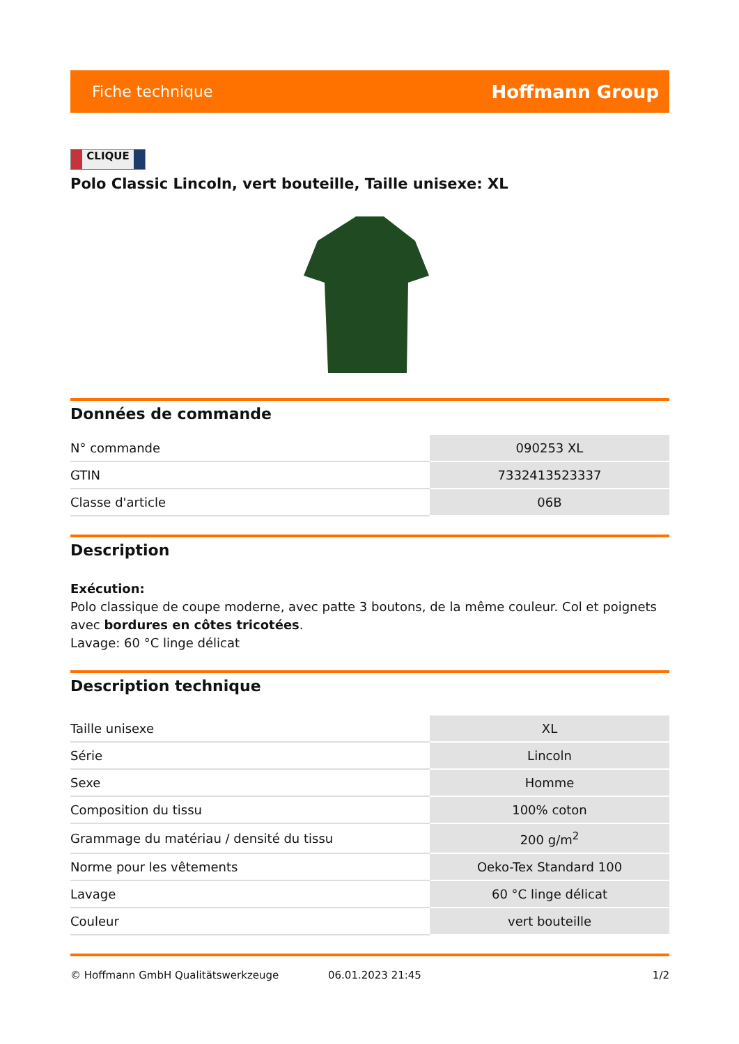Fiche technique
Hoffmann Group
CLIQUE
Polo Classic Lincoln, vert bouteille, Taille unisexe: XL
Données de commande
| N° commande | 090253 XL |
| GTIN | 7332413523337 |
| Classe d'article | 06B |
Description
Exécution:
Polo classique de coupe moderne, avec patte 3 boutons, de la même couleur. Col et poignets avec bordures en côtes tricotées.
Lavage: 60 °C linge délicat
Description technique
| Taille unisexe | XL |
| Série | Lincoln |
| Sexe | Homme |
| Composition du tissu | 100% coton |
| Grammage du matériau / densité du tissu | 200 g/m<sup>2</sup> |
| Norme pour les vêtements | Oeko-Tex Standard 100 |
| Lavage | 60 °C linge délicat |
| Couleur | vert bouteille |
© Hoffmann GmbH Qualitätswerkzeuge 06.01.2023 21:45 1/2